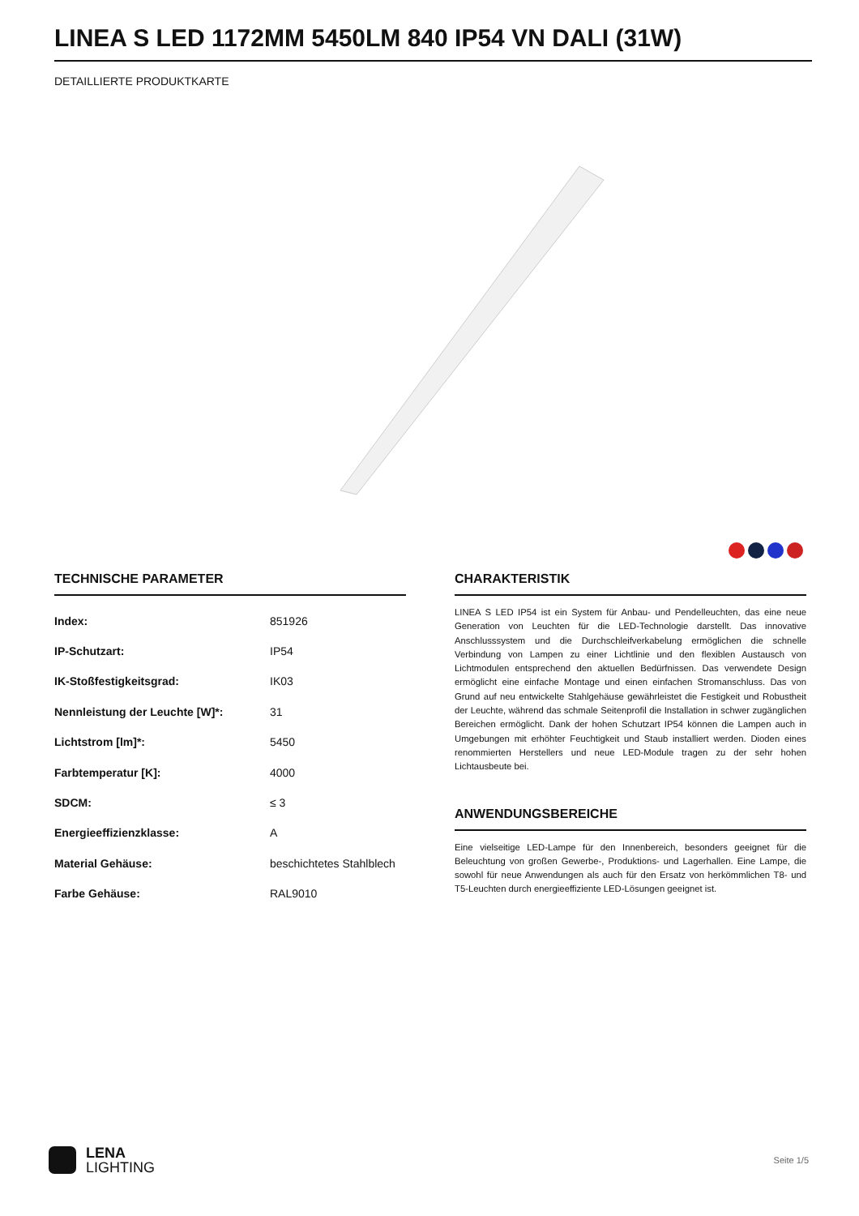LINEA S LED 1172MM 5450LM 840 IP54 VN DALI (31W)
DETAILLIERTE PRODUKTKARTE
TECHNISCHE PARAMETER
| Index: | 851926 |
| IP-Schutzart: | IP54 |
| IK-Stoßfestigkeitsgrad: | IK03 |
| Nennleistung der Leuchte [W]*: | 31 |
| Lichtstrom [lm]*: | 5450 |
| Farbtemperatur [K]: | 4000 |
| SDCM: | ≤ 3 |
| Energieeffizienzklasse: | A |
| Material Gehäuse: | beschichtetes Stahlblech |
| Farbe Gehäuse: | RAL9010 |
CHARAKTERISTIK
LINEA S LED IP54 ist ein System für Anbau- und Pendelleuchten, das eine neue Generation von Leuchten für die LED-Technologie darstellt. Das innovative Anschlusssystem und die Durchschleifverkabelung ermöglichen die schnelle Verbindung von Lampen zu einer Lichtlinie und den flexiblen Austausch von Lichtmodulen entsprechend den aktuellen Bedürfnissen. Das verwendete Design ermöglicht eine einfache Montage und einen einfachen Stromanschluss. Das von Grund auf neu entwickelte Stahlgehäuse gewährleistet die Festigkeit und Robustheit der Leuchte, während das schmale Seitenprofil die Installation in schwer zugänglichen Bereichen ermöglicht. Dank der hohen Schutzart IP54 können die Lampen auch in Umgebungen mit erhöhter Feuchtigkeit und Staub installiert werden. Dioden eines renommierten Herstellers und neue LED-Module tragen zu der sehr hohen Lichtausbeute bei.
ANWENDUNGSBEREICHE
Eine vielseitige LED-Lampe für den Innenbereich, besonders geeignet für die Beleuchtung von großen Gewerbe-, Produktions- und Lagerhallen. Eine Lampe, die sowohl für neue Anwendungen als auch für den Ersatz von herkömmlichen T8- und T5-Leuchten durch energieeffiziente LED-Lösungen geeignet ist.
LENA
LIGHTING
Seite 1/5